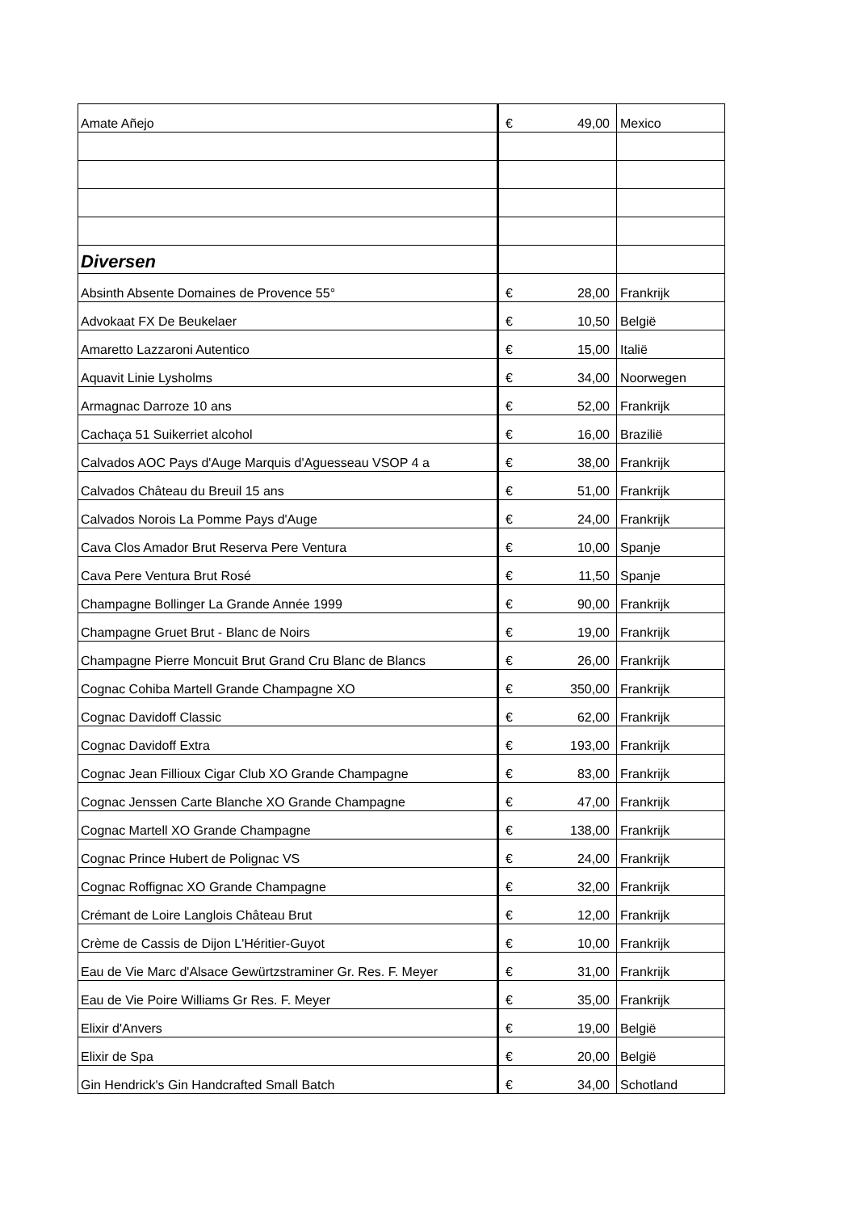| Amate Añejo | € | 49,00 | Mexico |
| Diversen | | | |
| Absinth Absente Domaines de Provence 55° | € | 28,00 | Frankrijk |
| Advokaat FX De Beukelaer | € | 10,50 | België |
| Amaretto Lazzaroni Autentico | € | 15,00 | Italië |
| Aquavit Linie Lysholms | € | 34,00 | Noorwegen |
| Armagnac Darroze 10 ans | € | 52,00 | Frankrijk |
| Cachaça 51 Suikerriet alcohol | € | 16,00 | Brazilië |
| Calvados AOC Pays d'Auge Marquis d'Aguesseau VSOP 4 a | € | 38,00 | Frankrijk |
| Calvados Château du Breuil 15 ans | € | 51,00 | Frankrijk |
| Calvados Norois La Pomme Pays d'Auge | € | 24,00 | Frankrijk |
| Cava Clos Amador Brut Reserva Pere Ventura | € | 10,00 | Spanje |
| Cava Pere Ventura Brut Rosé | € | 11,50 | Spanje |
| Champagne Bollinger La Grande Année 1999 | € | 90,00 | Frankrijk |
| Champagne Gruet Brut - Blanc de Noirs | € | 19,00 | Frankrijk |
| Champagne Pierre Moncuit Brut Grand Cru Blanc de Blancs | € | 26,00 | Frankrijk |
| Cognac Cohiba Martell Grande Champagne XO | € | 350,00 | Frankrijk |
| Cognac Davidoff Classic | € | 62,00 | Frankrijk |
| Cognac Davidoff Extra | € | 193,00 | Frankrijk |
| Cognac Jean Fillioux Cigar Club XO Grande Champagne | € | 83,00 | Frankrijk |
| Cognac Jenssen Carte Blanche XO Grande Champagne | € | 47,00 | Frankrijk |
| Cognac Martell XO Grande Champagne | € | 138,00 | Frankrijk |
| Cognac Prince Hubert de Polignac VS | € | 24,00 | Frankrijk |
| Cognac Roffignac XO Grande Champagne | € | 32,00 | Frankrijk |
| Crémant de Loire Langlois Château Brut | € | 12,00 | Frankrijk |
| Crème de Cassis de Dijon L'Héritier-Guyot | € | 10,00 | Frankrijk |
| Eau de Vie Marc d'Alsace Gewürtzstraminer Gr. Res. F. Meyer | € | 31,00 | Frankrijk |
| Eau de Vie Poire Williams Gr Res. F. Meyer | € | 35,00 | Frankrijk |
| Elixir d'Anvers | € | 19,00 | België |
| Elixir de Spa | € | 20,00 | België |
| Gin Hendrick's Gin Handcrafted Small Batch | € | 34,00 | Schotland |